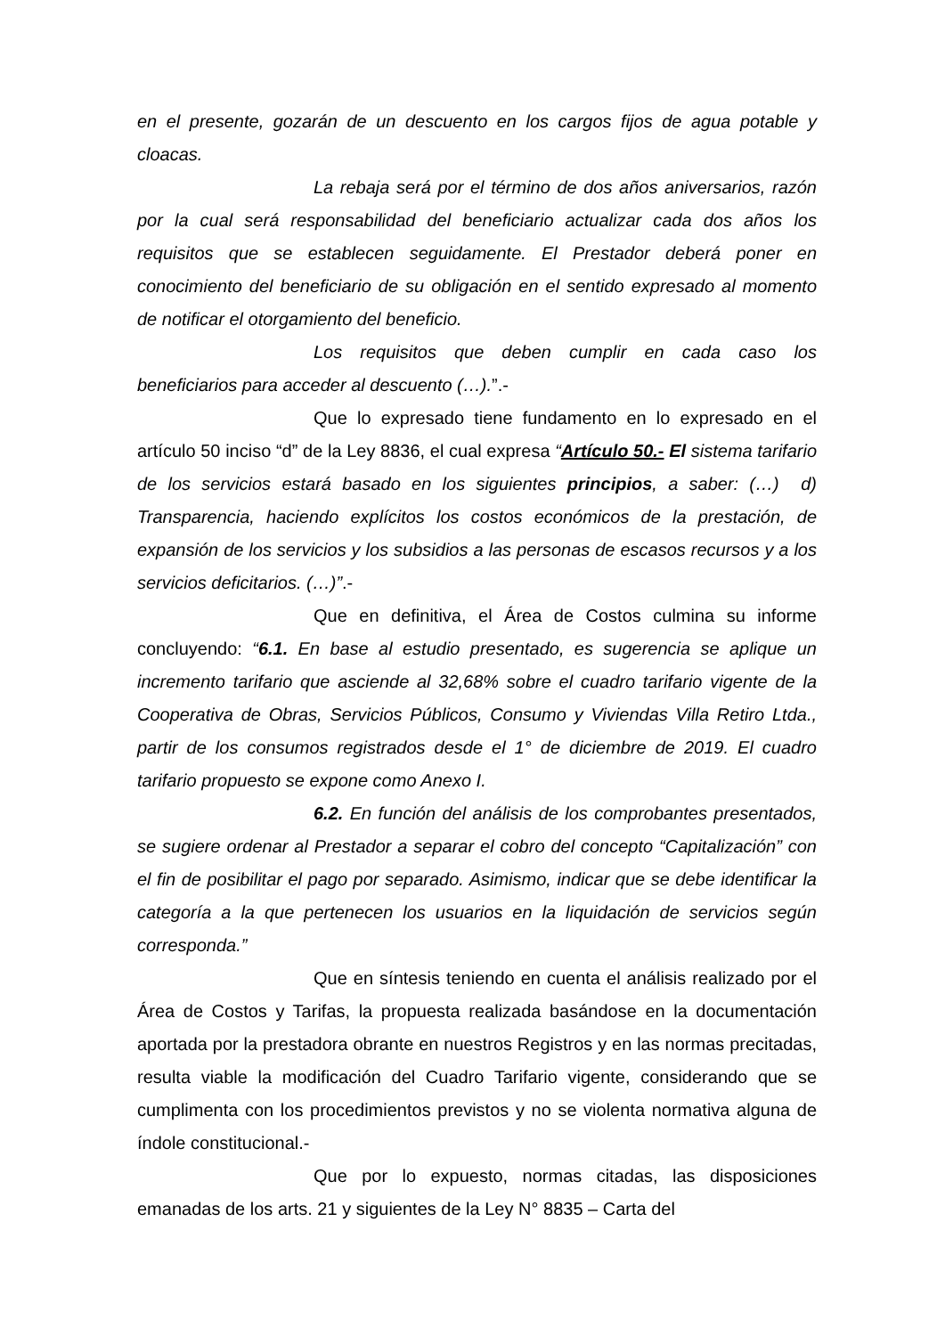en el presente, gozarán de un descuento en los cargos fijos de agua potable y cloacas.
La rebaja será por el término de dos años aniversarios, razón por la cual será responsabilidad del beneficiario actualizar cada dos años los requisitos que se establecen seguidamente. El Prestador deberá poner en conocimiento del beneficiario de su obligación en el sentido expresado al momento de notificar el otorgamiento del beneficio.
Los requisitos que deben cumplir en cada caso los beneficiarios para acceder al descuento (…).”.-
Que lo expresado tiene fundamento en lo expresado en el artículo 50 inciso “d” de la Ley 8836, el cual expresa “Artículo 50.- El sistema tarifario de los servicios estará basado en los siguientes principios, a saber: (…) d) Transparencia, haciendo explícitos los costos económicos de la prestación, de expansión de los servicios y los subsidios a las personas de escasos recursos y a los servicios deficitarios. (…)”.-
Que en definitiva, el Área de Costos culmina su informe concluyendo: “6.1. En base al estudio presentado, es sugerencia se aplique un incremento tarifario que asciende al 32,68% sobre el cuadro tarifario vigente de la Cooperativa de Obras, Servicios Públicos, Consumo y Viviendas Villa Retiro Ltda., partir de los consumos registrados desde el 1° de diciembre de 2019. El cuadro tarifario propuesto se expone como Anexo I.
6.2. En función del análisis de los comprobantes presentados, se sugiere ordenar al Prestador a separar el cobro del concepto “Capitalización” con el fin de posibilitar el pago por separado. Asimismo, indicar que se debe identificar la categoría a la que pertenecen los usuarios en la liquidación de servicios según corresponda.”
Que en síntesis teniendo en cuenta el análisis realizado por el Área de Costos y Tarifas, la propuesta realizada basándose en la documentación aportada por la prestadora obrante en nuestros Registros y en las normas precitadas, resulta viable la modificación del Cuadro Tarifario vigente, considerando que se cumplimenta con los procedimientos previstos y no se violenta normativa alguna de índole constitucional.-
Que por lo expuesto, normas citadas, las disposiciones emanadas de los arts. 21 y siguientes de la Ley N° 8835 – Carta del